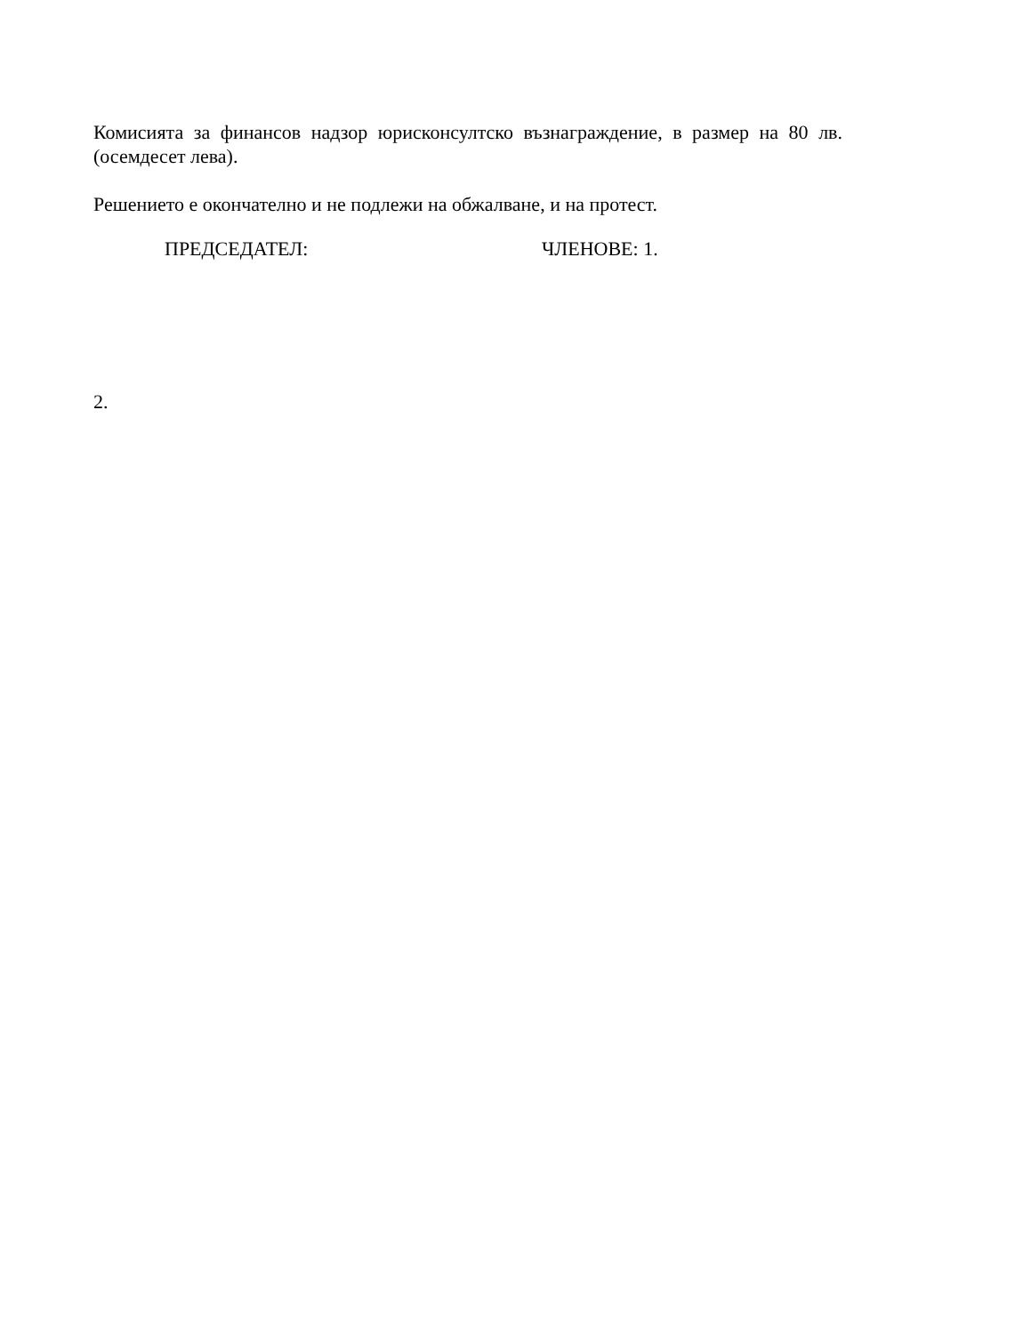Комисията за финансов надзор юрисконсултско възнаграждение, в размер на 80 лв. (осемдесет лева).
Решението е окончателно и не подлежи на обжалване, и на протест.
ПРЕДСЕДАТЕЛ: ЧЛЕНОВЕ: 1.
2.